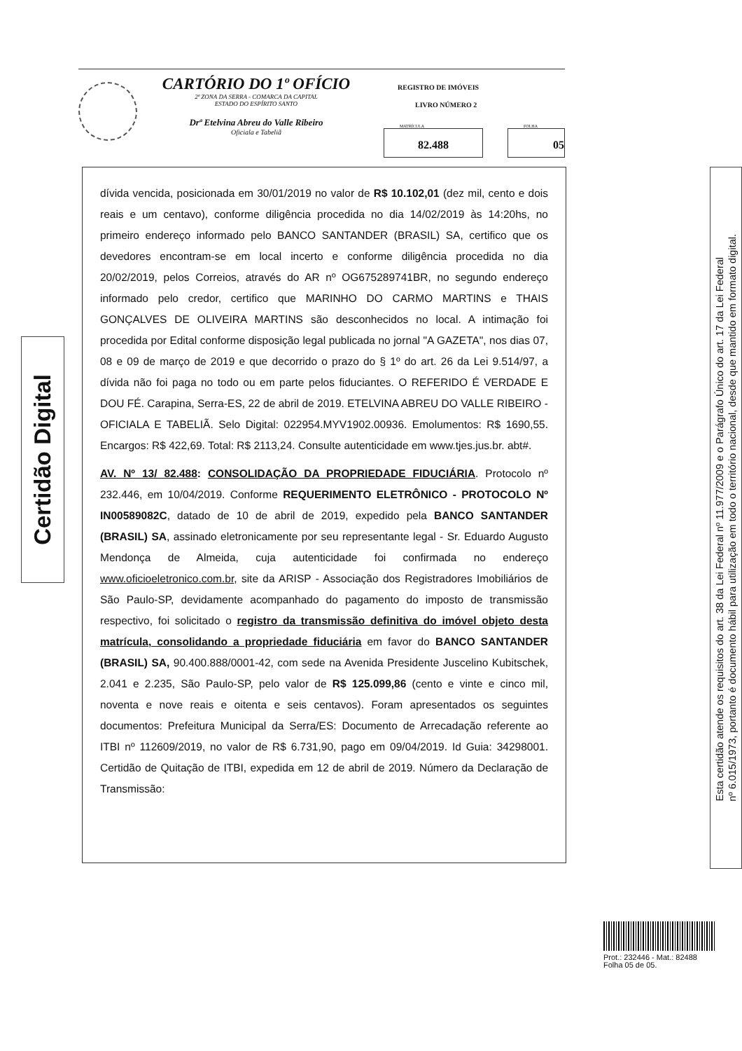CARTÓRIO DO 1º OFÍCIO
2ª ZONA DA SERRA - COMARCA DA CAPITAL
ESTADO DO ESPÍRITO SANTO
Drª Etelvina Abreu do Valle Ribeiro
Oficiala e Tabeliã
REGISTRO DE IMÓVEIS
LIVRO NÚMERO 2
MATRÍCULA
82.488
FOLHA
05
Certidão Digital
dívida vencida, posicionada em 30/01/2019 no valor de R$ 10.102,01 (dez mil, cento e dois reais e um centavo), conforme diligência procedida no dia 14/02/2019 às 14:20hs, no primeiro endereço informado pelo BANCO SANTANDER (BRASIL) SA, certifico que os devedores encontram-se em local incerto e conforme diligência procedida no dia 20/02/2019, pelos Correios, através do AR nº OG675289741BR, no segundo endereço informado pelo credor, certifico que MARINHO DO CARMO MARTINS e THAIS GONÇALVES DE OLIVEIRA MARTINS são desconhecidos no local. A intimação foi procedida por Edital conforme disposição legal publicada no jornal "A GAZETA", nos dias 07, 08 e 09 de março de 2019 e que decorrido o prazo do § 1º do art. 26 da Lei 9.514/97, a dívida não foi paga no todo ou em parte pelos fiduciantes. O REFERIDO É VERDADE E DOU FÉ. Carapina, Serra-ES, 22 de abril de 2019. ETELVINA ABREU DO VALLE RIBEIRO - OFICIALA E TABELIÃ. Selo Digital: 022954.MYV1902.00936. Emolumentos: R$ 1690,55. Encargos: R$ 422,69. Total: R$ 2113,24. Consulte autenticidade em www.tjes.jus.br. abt#.
AV. Nº 13/ 82.488: CONSOLIDAÇÃO DA PROPRIEDADE FIDUCIÁRIA. Protocolo nº 232.446, em 10/04/2019. Conforme REQUERIMENTO ELETRÔNICO - PROTOCOLO Nº IN00589082C, datado de 10 de abril de 2019, expedido pela BANCO SANTANDER (BRASIL) SA, assinado eletronicamente por seu representante legal - Sr. Eduardo Augusto Mendonça de Almeida, cuja autenticidade foi confirmada no endereço www.oficioeletronico.com.br, site da ARISP - Associação dos Registradores Imobiliários de São Paulo-SP, devidamente acompanhado do pagamento do imposto de transmissão respectivo, foi solicitado o registro da transmissão definitiva do imóvel objeto desta matrícula, consolidando a propriedade fiduciária em favor do BANCO SANTANDER (BRASIL) SA, 90.400.888/0001-42, com sede na Avenida Presidente Juscelino Kubitschek, 2.041 e 2.235, São Paulo-SP, pelo valor de R$ 125.099,86 (cento e vinte e cinco mil, noventa e nove reais e oitenta e seis centavos). Foram apresentados os seguintes documentos: Prefeitura Municipal da Serra/ES: Documento de Arrecadação referente ao ITBI nº 112609/2019, no valor de R$ 6.731,90, pago em 09/04/2019. Id Guia: 34298001. Certidão de Quitação de ITBI, expedida em 12 de abril de 2019. Número da Declaração de Transmissão:
Esta certidão atende os requisitos do art. 38 da Lei Federal nº 11.977/2009 e o Parágrafo Único do art. 17 da Lei Federal
nº 6.015/1973, portanto é documento hábil para utilização em todo o território nacional, desde que mantido em formato digital.
Prot.: 232446 - Mat.: 82488
Folha 05 de 05.